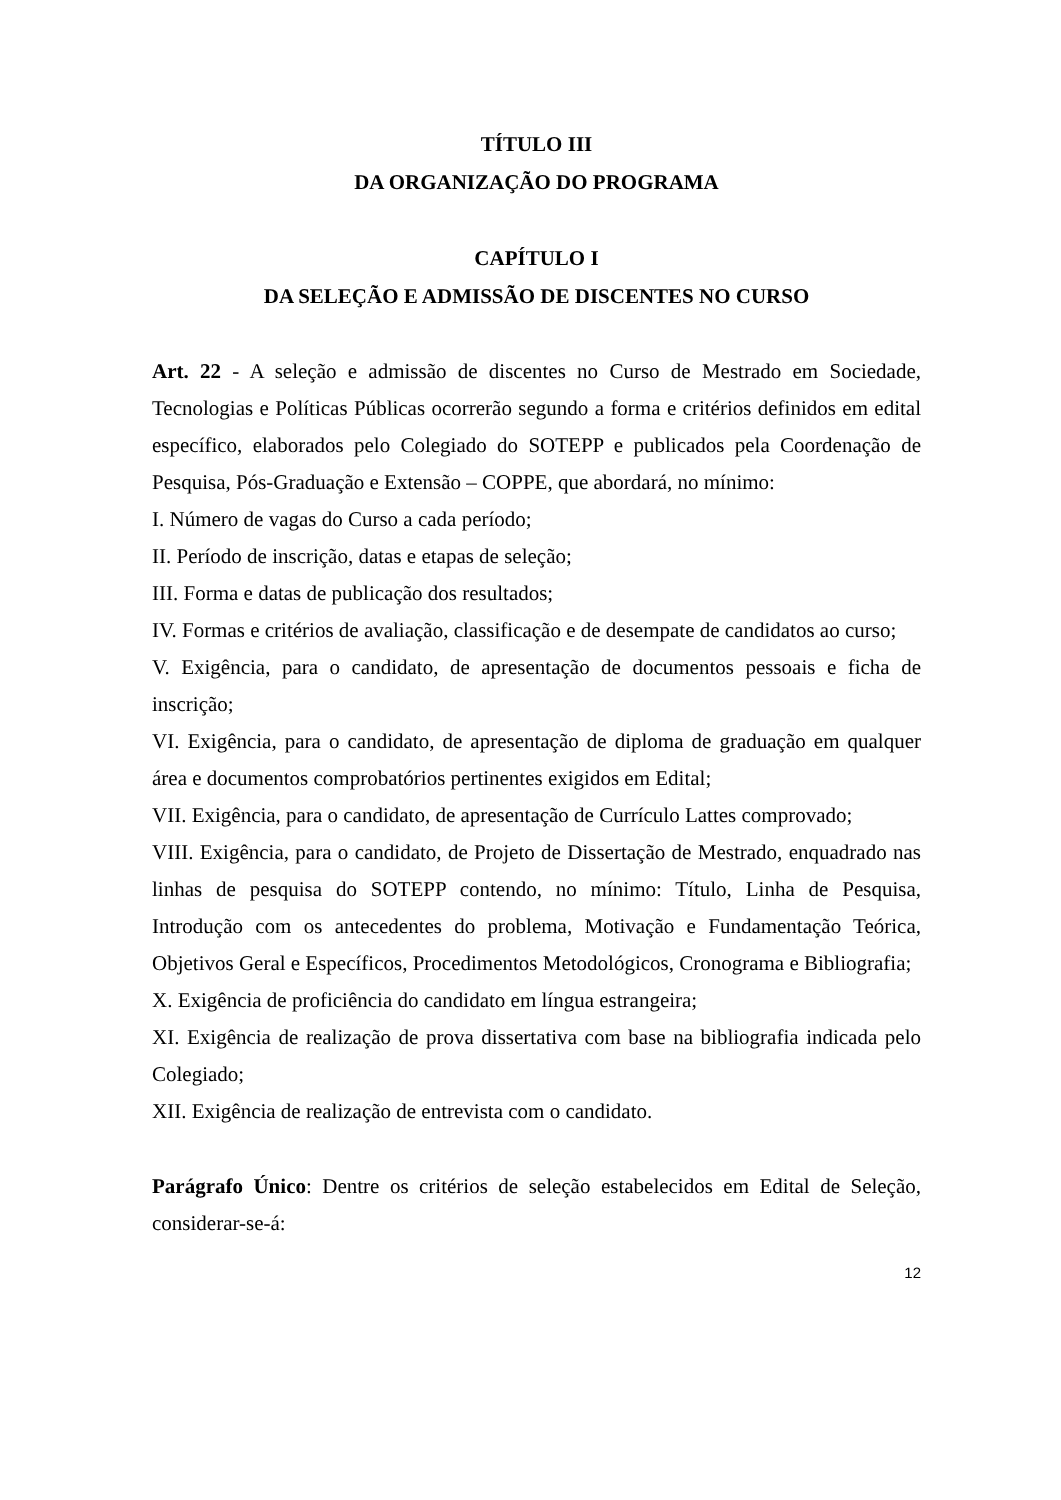TÍTULO III
DA ORGANIZAÇÃO DO PROGRAMA
CAPÍTULO I
DA SELEÇÃO E ADMISSÃO DE DISCENTES NO CURSO
Art. 22 - A seleção e admissão de discentes no Curso de Mestrado em Sociedade, Tecnologias e Políticas Públicas ocorrerão segundo a forma e critérios definidos em edital específico, elaborados pelo Colegiado do SOTEPP e publicados pela Coordenação de Pesquisa, Pós-Graduação e Extensão – COPPE, que abordará, no mínimo:
I. Número de vagas do Curso a cada período;
II. Período de inscrição, datas e etapas de seleção;
III. Forma e datas de publicação dos resultados;
IV. Formas e critérios de avaliação, classificação e de desempate de candidatos ao curso;
V. Exigência, para o candidato, de apresentação de documentos pessoais e ficha de inscrição;
VI. Exigência, para o candidato, de apresentação de diploma de graduação em qualquer área e documentos comprobatórios pertinentes exigidos em Edital;
VII. Exigência, para o candidato, de apresentação de Currículo Lattes comprovado;
VIII. Exigência, para o candidato, de Projeto de Dissertação de Mestrado, enquadrado nas linhas de pesquisa do SOTEPP contendo, no mínimo: Título, Linha de Pesquisa, Introdução com os antecedentes do problema, Motivação e Fundamentação Teórica, Objetivos Geral e Específicos, Procedimentos Metodológicos, Cronograma e Bibliografia;
X. Exigência de proficiência do candidato em língua estrangeira;
XI. Exigência de realização de prova dissertativa com base na bibliografia indicada pelo Colegiado;
XII. Exigência de realização de entrevista com o candidato.
Parágrafo Único: Dentre os critérios de seleção estabelecidos em Edital de Seleção, considerar-se-á:
12